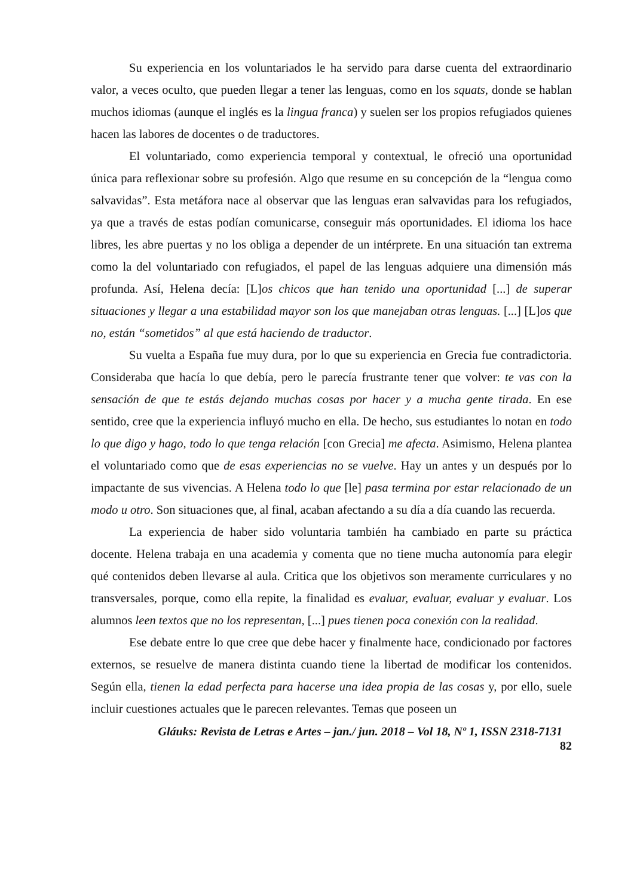Su experiencia en los voluntariados le ha servido para darse cuenta del extraordinario valor, a veces oculto, que pueden llegar a tener las lenguas, como en los squats, donde se hablan muchos idiomas (aunque el inglés es la lingua franca) y suelen ser los propios refugiados quienes hacen las labores de docentes o de traductores.
El voluntariado, como experiencia temporal y contextual, le ofreció una oportunidad única para reflexionar sobre su profesión. Algo que resume en su concepción de la “lengua como salvavidas”. Esta metáfora nace al observar que las lenguas eran salvavidas para los refugiados, ya que a través de estas podían comunicarse, conseguir más oportunidades. El idioma los hace libres, les abre puertas y no los obliga a depender de un intérprete. En una situación tan extrema como la del voluntariado con refugiados, el papel de las lenguas adquiere una dimensión más profunda. Así, Helena decía: [L]os chicos que han tenido una oportunidad [...] de superar situaciones y llegar a una estabilidad mayor son los que manejaban otras lenguas. [...] [L]os que no, están “sometidos” al que está haciendo de traductor.
Su vuelta a España fue muy dura, por lo que su experiencia en Grecia fue contradictoria. Consideraba que hacía lo que debía, pero le parecía frustrante tener que volver: te vas con la sensación de que te estás dejando muchas cosas por hacer y a mucha gente tirada. En ese sentido, cree que la experiencia influyó mucho en ella. De hecho, sus estudiantes lo notan en todo lo que digo y hago, todo lo que tenga relación [con Grecia] me afecta. Asimismo, Helena plantea el voluntariado como que de esas experiencias no se vuelve. Hay un antes y un después por lo impactante de sus vivencias. A Helena todo lo que [le] pasa termina por estar relacionado de un modo u otro. Son situaciones que, al final, acaban afectando a su día a día cuando las recuerda.
La experiencia de haber sido voluntaria también ha cambiado en parte su práctica docente. Helena trabaja en una academia y comenta que no tiene mucha autonomía para elegir qué contenidos deben llevarse al aula. Critica que los objetivos son meramente curriculares y no transversales, porque, como ella repite, la finalidad es evaluar, evaluar, evaluar y evaluar. Los alumnos leen textos que no los representan, [...] pues tienen poca conexión con la realidad.
Ese debate entre lo que cree que debe hacer y finalmente hace, condicionado por factores externos, se resuelve de manera distinta cuando tiene la libertad de modificar los contenidos. Según ella, tienen la edad perfecta para hacerse una idea propia de las cosas y, por ello, suele incluir cuestiones actuales que le parecen relevantes. Temas que poseen un
Gláuks: Revista de Letras e Artes – jan./ jun. 2018 – Vol 18, Nº 1, ISSN 2318-7131
82